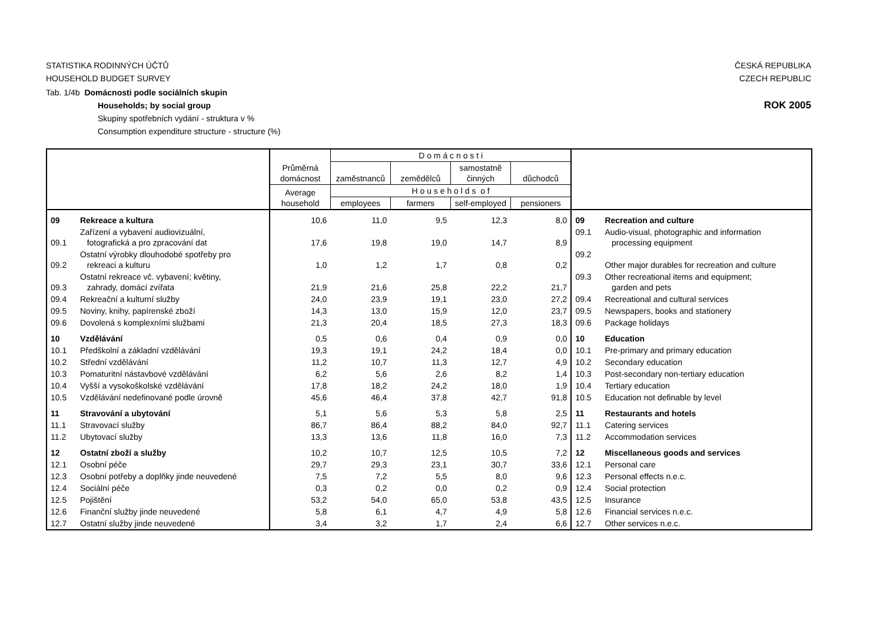STATISTIKA RODINNÝCH ÚČTŮ
HOUSEHOLD BUDGET SURVEY
ČESKÁ REPUBLIKA
CZECH REPUBLIC
Tab. 1/4b Domácnosti podle sociálních skupin
Households; by social group
Skupiny spotřebních vydání - struktura v %
Consumption expenditure structure - structure (%)
ROK 2005
| | | Průměrná domácnost | D o m á c n o s t i | | | | | |
| --- | --- | --- | --- | --- | --- | --- | --- | --- |
| | | | zaměstnanců | zemědělců | samostatně činných | důchodců | | |
| | | Average household | H o u s e h o l d s o f | | | | | |
| | | | employees | farmers | self-employed | pensioners | | |
| 09 | Rekreace a kultura | 10,6 | 11,0 | 9,5 | 12,3 | 8,0 | 09 | Recreation and culture |
| 09.1 | Zařízení a vybavení audiovizuální, fotografická a pro zpracování dat | 17,6 | 19,8 | 19,0 | 14,7 | 8,9 | 09.1 | Audio-visual, photographic and information processing equipment |
| 09.2 | Ostatní výrobky dlouhodobé spotřeby pro rekreaci a kulturu | 1,0 | 1,2 | 1,7 | 0,8 | 0,2 | 09.2 | Other major durables for recreation and culture |
| 09.3 | Ostatní rekreace vč. vybavení; květiny, zahrady, domácí zvířata | 21,9 | 21,6 | 25,8 | 22,2 | 21,7 | 09.3 | Other recreational items and equipment; garden and pets |
| 09.4 | Rekreační a kulturní služby | 24,0 | 23,9 | 19,1 | 23,0 | 27,2 | 09.4 | Recreational and cultural services |
| 09.5 | Noviny, knihy, papírenské zboží | 14,3 | 13,0 | 15,9 | 12,0 | 23,7 | 09.5 | Newspapers, books and stationery |
| 09.6 | Dovolená s komplexními službami | 21,3 | 20,4 | 18,5 | 27,3 | 18,3 | 09.6 | Package holidays |
| 10 | Vzdělávání | 0,5 | 0,6 | 0,4 | 0,9 | 0,0 | 10 | Education |
| 10.1 | Předškolní a základní vzdělávání | 19,3 | 19,1 | 24,2 | 18,4 | 0,0 | 10.1 | Pre-primary and primary education |
| 10.2 | Střední vzdělávání | 11,2 | 10,7 | 11,3 | 12,7 | 4,9 | 10.2 | Secondary education |
| 10.3 | Pomaturitní nástavbové vzdělávání | 6,2 | 5,6 | 2,6 | 8,2 | 1,4 | 10.3 | Post-secondary non-tertiary education |
| 10.4 | Vyšší a vysokoškolské vzdělávání | 17,8 | 18,2 | 24,2 | 18,0 | 1,9 | 10.4 | Tertiary education |
| 10.5 | Vzdělávání nedefinované podle úrovně | 45,6 | 46,4 | 37,8 | 42,7 | 91,8 | 10.5 | Education not definable by level |
| 11 | Stravování a ubytování | 5,1 | 5,6 | 5,3 | 5,8 | 2,5 | 11 | Restaurants and hotels |
| 11.1 | Stravovací služby | 86,7 | 86,4 | 88,2 | 84,0 | 92,7 | 11.1 | Catering services |
| 11.2 | Ubytovací služby | 13,3 | 13,6 | 11,8 | 16,0 | 7,3 | 11.2 | Accommodation services |
| 12 | Ostatní zboží a služby | 10,2 | 10,7 | 12,5 | 10,5 | 7,2 | 12 | Miscellaneous goods and services |
| 12.1 | Osobní péče | 29,7 | 29,3 | 23,1 | 30,7 | 33,6 | 12.1 | Personal care |
| 12.3 | Osobní potřeby a doplňky jinde neuvedené | 7,5 | 7,2 | 5,5 | 8,0 | 9,6 | 12.3 | Personal effects n.e.c. |
| 12.4 | Sociální péče | 0,3 | 0,2 | 0,0 | 0,2 | 0,9 | 12.4 | Social protection |
| 12.5 | Pojištění | 53,2 | 54,0 | 65,0 | 53,8 | 43,5 | 12.5 | Insurance |
| 12.6 | Finanční služby jinde neuvedené | 5,8 | 6,1 | 4,7 | 4,9 | 5,8 | 12.6 | Financial services n.e.c. |
| 12.7 | Ostatní služby jinde neuvedené | 3,4 | 3,2 | 1,7 | 2,4 | 6,6 | 12.7 | Other services n.e.c. |